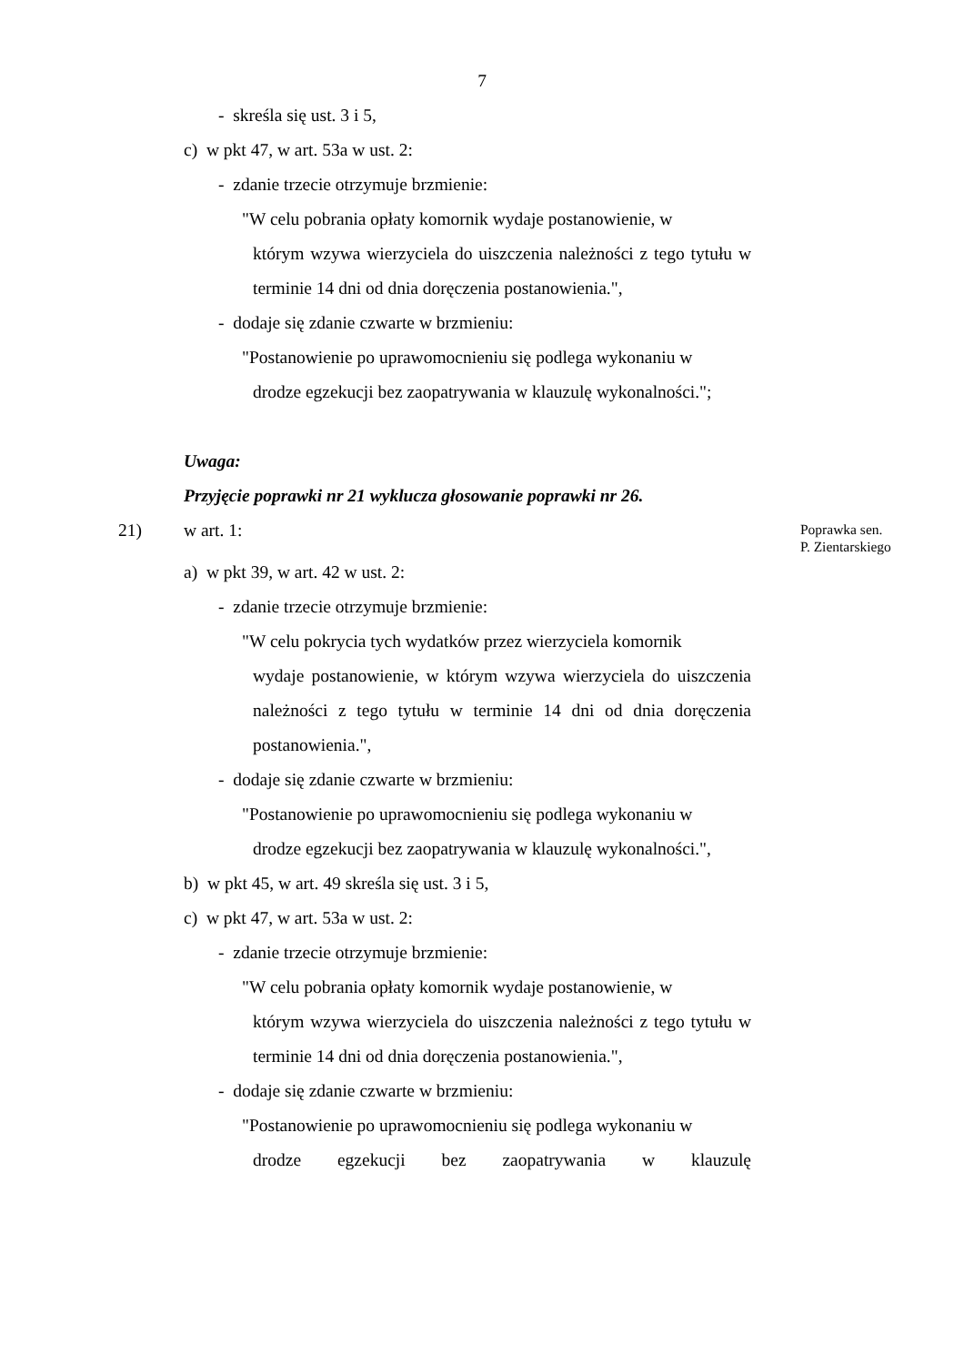7
- skreśla się ust. 3 i 5,
c) w pkt 47, w art. 53a w ust. 2:
- zdanie trzecie otrzymuje brzmienie:
"W celu pobrania opłaty komornik wydaje postanowienie, w
którym wzywa wierzyciela do uiszczenia należności z tego tytułu w terminie 14 dni od dnia doręczenia postanowienia.",
- dodaje się zdanie czwarte w brzmieniu:
"Postanowienie po uprawomocnieniu się podlega wykonaniu w
drodze egzekucji bez zaopatrywania w klauzulę wykonalności.";
Uwaga:
Przyjęcie poprawki nr 21 wyklucza głosowanie poprawki nr 26.
21) w art. 1:
Poprawka sen.
P. Zientarskiego
a) w pkt 39, w art. 42 w ust. 2:
- zdanie trzecie otrzymuje brzmienie:
"W celu pokrycia tych wydatków przez wierzyciela komornik
wydaje postanowienie, w którym wzywa wierzyciela do uiszczenia należności z tego tytułu w terminie 14 dni od dnia doręczenia postanowienia.",
- dodaje się zdanie czwarte w brzmieniu:
"Postanowienie po uprawomocnieniu się podlega wykonaniu w
drodze egzekucji bez zaopatrywania w klauzulę wykonalności.",
b) w pkt 45, w art. 49 skreśla się ust. 3 i 5,
c) w pkt 47, w art. 53a w ust. 2:
- zdanie trzecie otrzymuje brzmienie:
"W celu pobrania opłaty komornik wydaje postanowienie, w
którym wzywa wierzyciela do uiszczenia należności z tego tytułu w terminie 14 dni od dnia doręczenia postanowienia.",
- dodaje się zdanie czwarte w brzmieniu:
"Postanowienie po uprawomocnieniu się podlega wykonaniu w
drodze egzekucji bez zaopatrywania w klauzulę